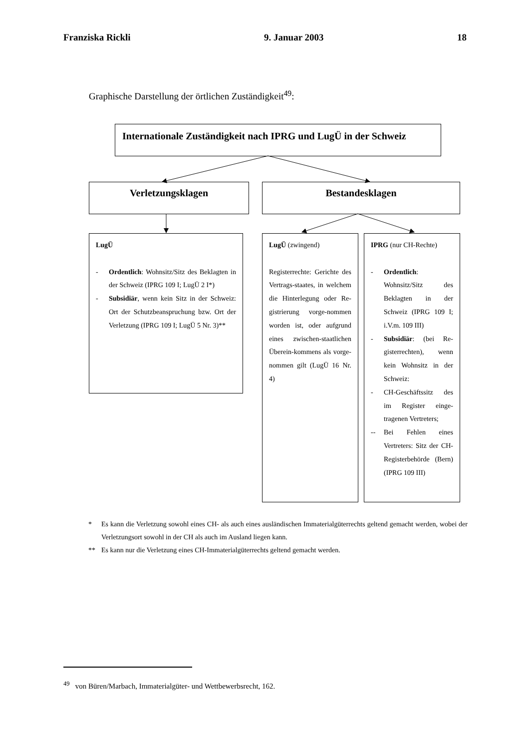Franziska Rickli 9. Januar 2003 18
Graphische Darstellung der örtlichen Zuständigkeit<sup>49</sup>:
Internationale Zuständigkeit nach IPRG und LugÜ in der Schweiz
Verletzungsklagen Bestandesklagen
LugÜ
- Ordentlich: Wohnsitz/Sitz des Beklagten in der Schweiz (IPRG 109 I; LugÜ 2 I*)
- Subsidiär, wenn kein Sitz in der Schweiz: Ort der Schutzbeanspruchung bzw. Ort der Verletzung (IPRG 109 I; LugÜ 5 Nr. 3)**
LugÜ (zwingend)
Registerrechte: Gerichte des Vertrags-staates, in welchem die Hinterlegung oder Re-gistrierung vorge-nommen worden ist, oder aufgrund eines zwischen-staatlichen Überein-kommens als vorge-nommen gilt (LugÜ 16 Nr. 4)
IPRG (nur CH-Rechte)
- Ordentlich: Wohnsitz/Sitz des Beklagten in der Schweiz (IPRG 109 I; i.V.m. 109 III)
- Subsidiär: (bei Re-gisterrechten), wenn kein Wohnsitz in der Schweiz:
- CH-Geschäftssitz des im Register einge-tragenen Vertreters;
-- Bei Fehlen eines Vertreters: Sitz der CH-Registerbehörde (Bern) (IPRG 109 III)
* Es kann die Verletzung sowohl eines CH- als auch eines ausländischen Immaterialgüterrechts geltend gemacht werden, wobei der Verletzungsort sowohl in der CH als auch im Ausland liegen kann.
** Es kann nur die Verletzung eines CH-Immaterialgüterrechts geltend gemacht werden.
<sup>49</sup> von Büren/Marbach, Immaterialgüter- und Wettbewerbsrecht, 162.